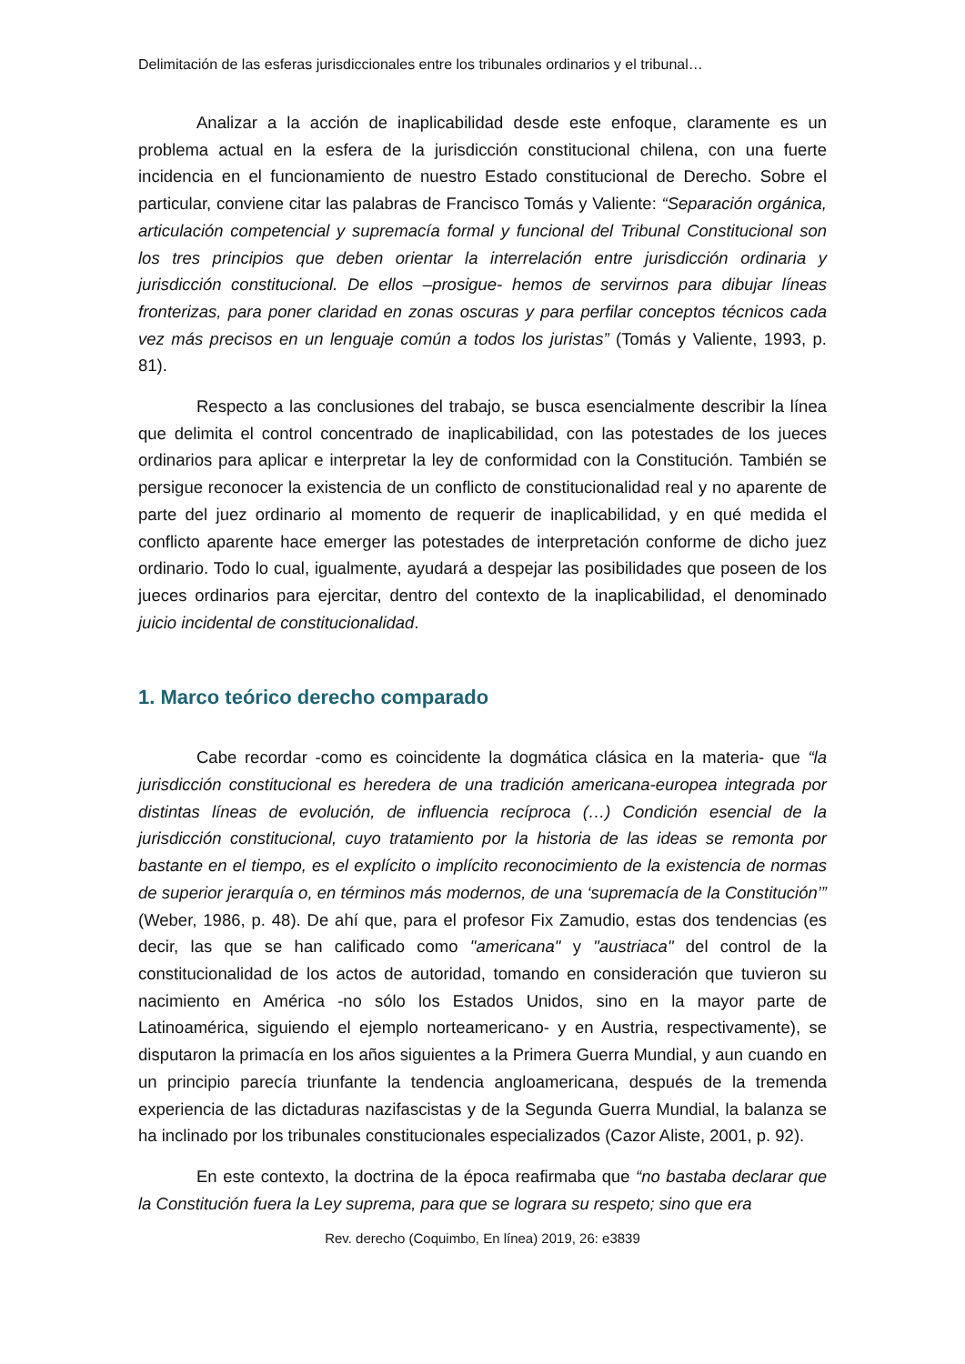Delimitación de las esferas jurisdiccionales entre los tribunales ordinarios y el tribunal…
Analizar a la acción de inaplicabilidad desde este enfoque, claramente es un problema actual en la esfera de la jurisdicción constitucional chilena, con una fuerte incidencia en el funcionamiento de nuestro Estado constitucional de Derecho. Sobre el particular, conviene citar las palabras de Francisco Tomás y Valiente: “Separación orgánica, articulación competencial y supremacía formal y funcional del Tribunal Constitucional son los tres principios que deben orientar la interrelación entre jurisdicción ordinaria y jurisdicción constitucional. De ellos –prosigue- hemos de servirnos para dibujar líneas fronterizas, para poner claridad en zonas oscuras y para perfilar conceptos técnicos cada vez más precisos en un lenguaje común a todos los juristas” (Tomás y Valiente, 1993, p. 81).
Respecto a las conclusiones del trabajo, se busca esencialmente describir la línea que delimita el control concentrado de inaplicabilidad, con las potestades de los jueces ordinarios para aplicar e interpretar la ley de conformidad con la Constitución. También se persigue reconocer la existencia de un conflicto de constitucionalidad real y no aparente de parte del juez ordinario al momento de requerir de inaplicabilidad, y en qué medida el conflicto aparente hace emerger las potestades de interpretación conforme de dicho juez ordinario. Todo lo cual, igualmente, ayudará a despejar las posibilidades que poseen de los jueces ordinarios para ejercitar, dentro del contexto de la inaplicabilidad, el denominado juicio incidental de constitucionalidad.
1. Marco teórico derecho comparado
Cabe recordar -como es coincidente la dogmática clásica en la materia- que “la jurisdicción constitucional es heredera de una tradición americana-europea integrada por distintas líneas de evolución, de influencia recíproca (…) Condición esencial de la jurisdicción constitucional, cuyo tratamiento por la historia de las ideas se remonta por bastante en el tiempo, es el explícito o implícito reconocimiento de la existencia de normas de superior jerarquía o, en términos más modernos, de una ‘supremacía de la Constitución’” (Weber, 1986, p. 48). De ahí que, para el profesor Fix Zamudio, estas dos tendencias (es decir, las que se han calificado como "americana" y "austriaca" del control de la constitucionalidad de los actos de autoridad, tomando en consideración que tuvieron su nacimiento en América -no sólo los Estados Unidos, sino en la mayor parte de Latinoamérica, siguiendo el ejemplo norteamericano- y en Austria, respectivamente), se disputaron la primacía en los años siguientes a la Primera Guerra Mundial, y aun cuando en un principio parecía triunfante la tendencia angloamericana, después de la tremenda experiencia de las dictaduras nazifascistas y de la Segunda Guerra Mundial, la balanza se ha inclinado por los tribunales constitucionales especializados (Cazor Aliste, 2001, p. 92).
En este contexto, la doctrina de la época reafirmaba que “no bastaba declarar que la Constitución fuera la Ley suprema, para que se lograra su respeto; sino que era
Rev. derecho (Coquimbo, En línea) 2019, 26: e3839